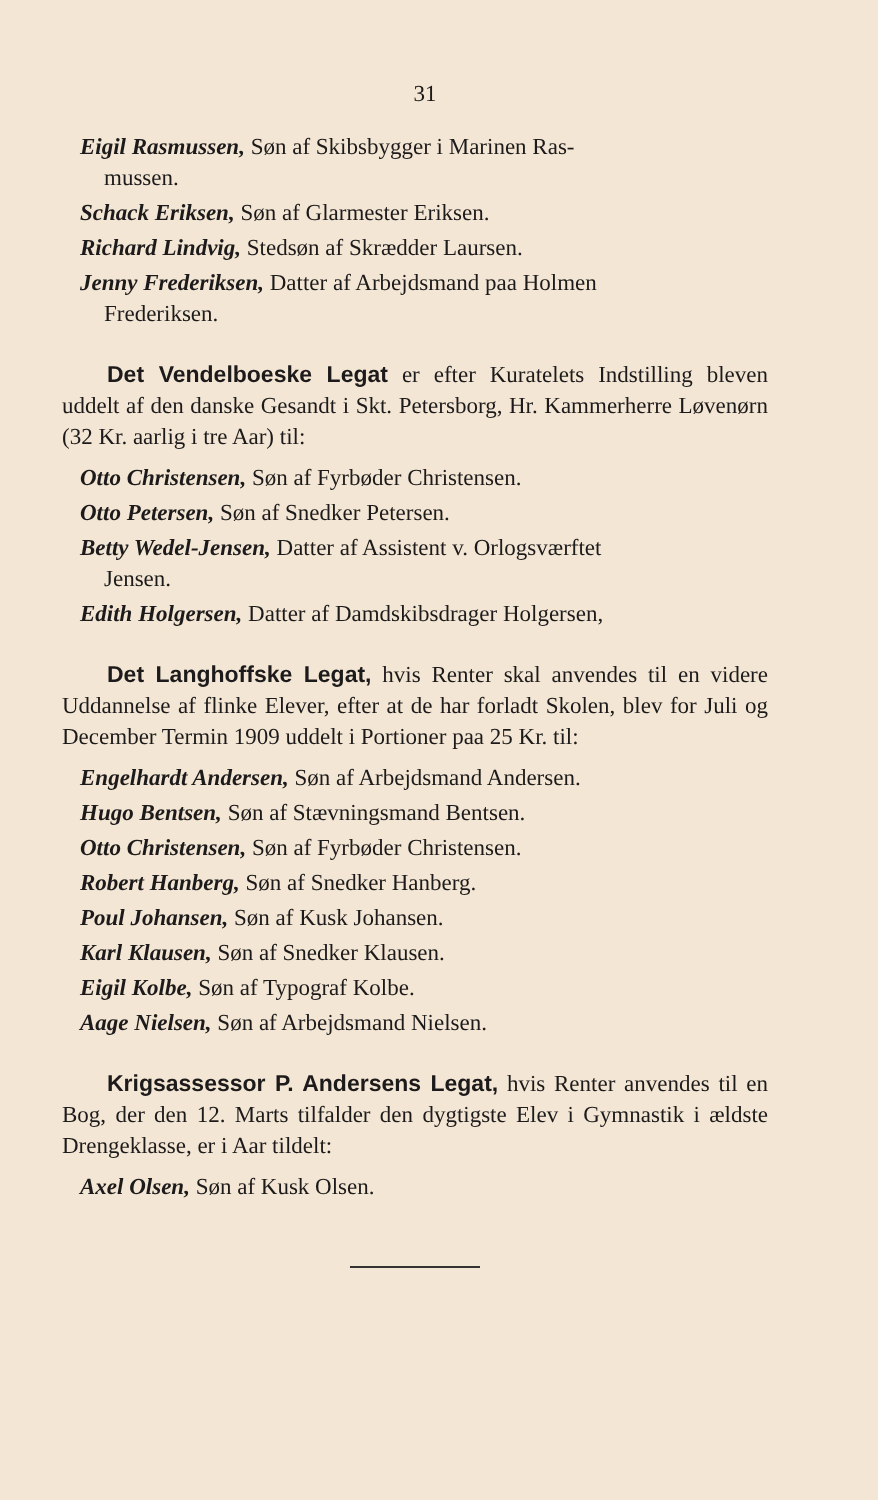31
Eigil Rasmussen, Søn af Skibsbygger i Marinen Ras-
mussen.
Schack Eriksen, Søn af Glarmester Eriksen.
Richard Lindvig, Stedsøn af Skrædder Laursen.
Jenny Frederiksen, Datter af Arbejdsmand paa Holmen
Frederiksen.
Det Vendelboeske Legat er efter Kuratelets Indstilling bleven uddelt af den danske Gesandt i Skt. Petersborg, Hr. Kammerherre Løvenørn (32 Kr. aarlig i tre Aar) til:
Otto Christensen, Søn af Fyrbøder Christensen.
Otto Petersen, Søn af Snedker Petersen.
Betty Wedel-Jensen, Datter af Assistent v. Orlogsværftet
Jensen.
Edith Holgersen, Datter af Damdskibsdrager Holgersen,
Det Langhoffske Legat, hvis Renter skal anvendes til en videre Uddannelse af flinke Elever, efter at de har forladt Skolen, blev for Juli og December Termin 1909 uddelt i Portioner paa 25 Kr. til:
Engelhardt Andersen, Søn af Arbejdsmand Andersen.
Hugo Bentsen, Søn af Stævningsmand Bentsen.
Otto Christensen, Søn af Fyrbøder Christensen.
Robert Hanberg, Søn af Snedker Hanberg.
Poul Johansen, Søn af Kusk Johansen.
Karl Klausen, Søn af Snedker Klausen.
Eigil Kolbe, Søn af Typograf Kolbe.
Aage Nielsen, Søn af Arbejdsmand Nielsen.
Krigsassessor P. Andersens Legat, hvis Renter anvendes til en Bog, der den 12. Marts tilfalder den dygtigste Elev i Gymnastik i ældste Drengeklasse, er i Aar tildelt:
Axel Olsen, Søn af Kusk Olsen.